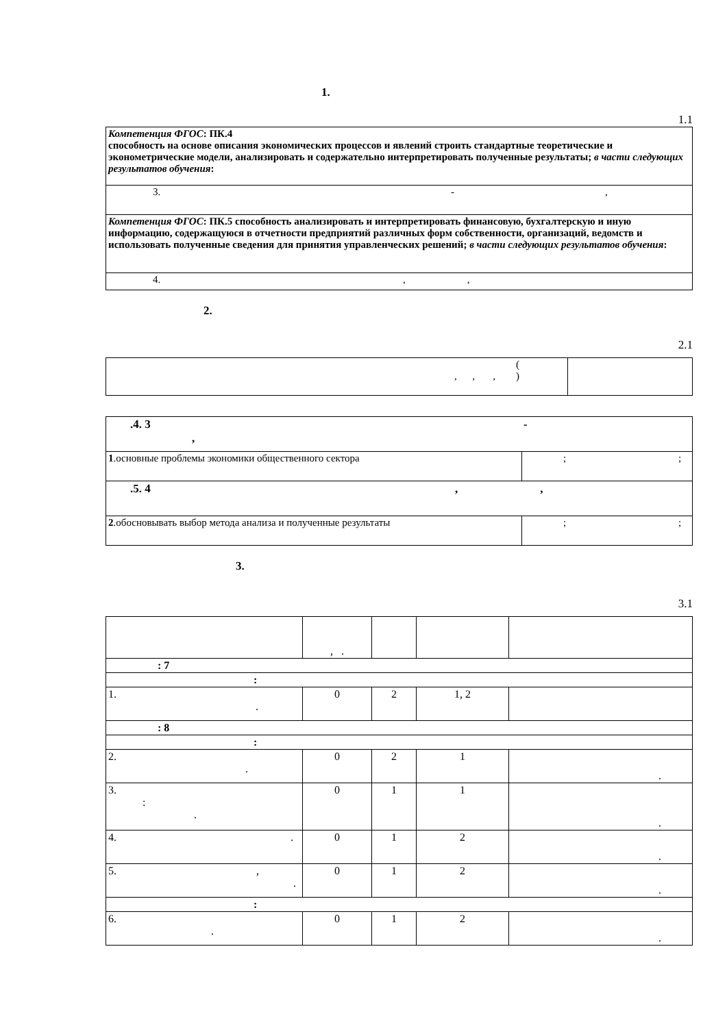1.
1.1
| Компетенция ФГОС : ПК.4 способность на основе описания экономических процессов и явлений строить стандартные теоретические и эконометрические модели, анализировать и содержательно интерпретировать полученные результаты; в части следующих результатов обучения : |
| 3. - , |
| Компетенция ФГОС : ПК.5 способность анализировать и интерпретировать финансовую, бухгалтерскую и иную информацию, содержащуюся в отчетности предприятий различных форм собственности, организаций, ведомств и использовать полученные сведения для принятия управленческих решений; в части следующих результатов обучения : |
| 4. , , |
2.
2.1
| ( , , , ) | |
| .4. 3 - , | |
| 1 .основные проблемы экономики общественного сектора | ; ; |
| .5. 4 , , | |
| 2 .обосновывать выбор метода анализа и полученные результаты | ; ; |
3.
3.1
| | , . | | | |
| : 7 | | | | |
| : | | | | |
| 1. . | 0 | 2 | 1, 2 | |
| : 8 | | | | |
| : | | | | |
| 2. . | 0 | 2 | 1 | . |
| 3. : . | 0 | 1 | 1 | . |
| 4. . | 0 | 1 | 2 | . |
| 5. , . | 0 | 1 | 2 | . |
| : | | | | |
| 6. . | 0 | 1 | 2 | . |